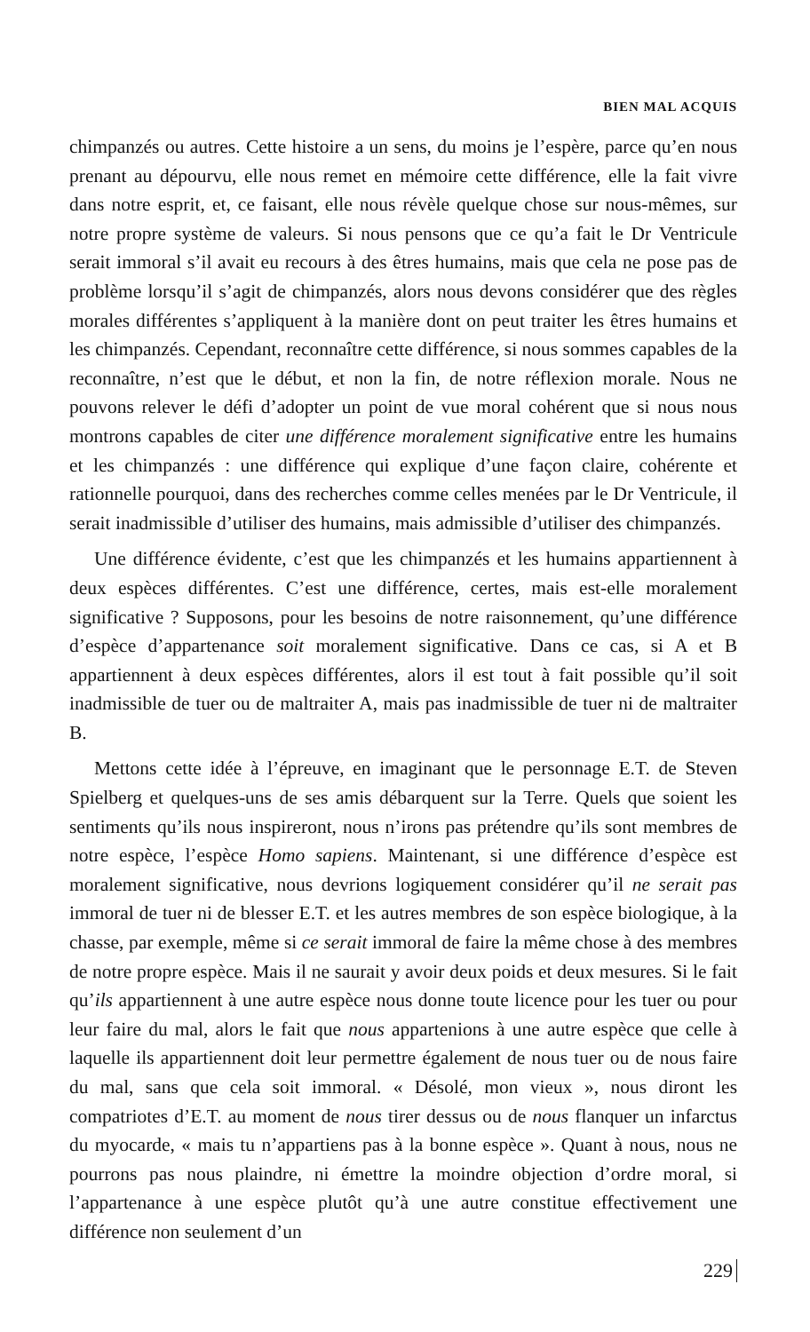BIEN MAL ACQUIS
chimpanzés ou autres. Cette histoire a un sens, du moins je l’espère, parce qu’en nous prenant au dépourvu, elle nous remet en mémoire cette différence, elle la fait vivre dans notre esprit, et, ce faisant, elle nous révèle quelque chose sur nous-mêmes, sur notre propre système de valeurs. Si nous pensons que ce qu’a fait le Dr Ventricule serait immoral s’il avait eu recours à des êtres humains, mais que cela ne pose pas de problème lorsqu’il s’agit de chimpanzés, alors nous devons considérer que des règles morales différentes s’appliquent à la manière dont on peut traiter les êtres humains et les chimpanzés. Cependant, reconnaître cette différence, si nous sommes capables de la reconnaître, n’est que le début, et non la fin, de notre réflexion morale. Nous ne pouvons relever le défi d’adopter un point de vue moral cohérent que si nous nous montrons capables de citer une différence moralement significative entre les humains et les chimpanzés : une différence qui explique d’une façon claire, cohérente et rationnelle pourquoi, dans des recherches comme celles menées par le Dr Ventricule, il serait inadmissible d’utiliser des humains, mais admissible d’utiliser des chimpanzés.
Une différence évidente, c’est que les chimpanzés et les humains appartiennent à deux espèces différentes. C’est une différence, certes, mais est-elle moralement significative ? Supposons, pour les besoins de notre raisonnement, qu’une différence d’espèce d’appartenance soit moralement significative. Dans ce cas, si A et B appartiennent à deux espèces différentes, alors il est tout à fait possible qu’il soit inadmissible de tuer ou de maltraiter A, mais pas inadmissible de tuer ni de maltraiter B.
Mettons cette idée à l’épreuve, en imaginant que le personnage E.T. de Steven Spielberg et quelques-uns de ses amis débarquent sur la Terre. Quels que soient les sentiments qu’ils nous inspireront, nous n’irons pas prétendre qu’ils sont membres de notre espèce, l’espèce Homo sapiens. Maintenant, si une différence d’espèce est moralement significative, nous devrions logiquement considérer qu’il ne serait pas immoral de tuer ni de blesser E.T. et les autres membres de son espèce biologique, à la chasse, par exemple, même si ce serait immoral de faire la même chose à des membres de notre propre espèce. Mais il ne saurait y avoir deux poids et deux mesures. Si le fait qu’ils appartiennent à une autre espèce nous donne toute licence pour les tuer ou pour leur faire du mal, alors le fait que nous appartenions à une autre espèce que celle à laquelle ils appartiennent doit leur permettre également de nous tuer ou de nous faire du mal, sans que cela soit immoral. « Désolé, mon vieux », nous diront les compatriotes d’E.T. au moment de nous tirer dessus ou de nous flanquer un infarctus du myocarde, « mais tu n’appartiens pas à la bonne espèce ». Quant à nous, nous ne pourrons pas nous plaindre, ni émettre la moindre objection d’ordre moral, si l’appartenance à une espèce plutôt qu’à une autre constitue effectivement une différence non seulement d’un
229